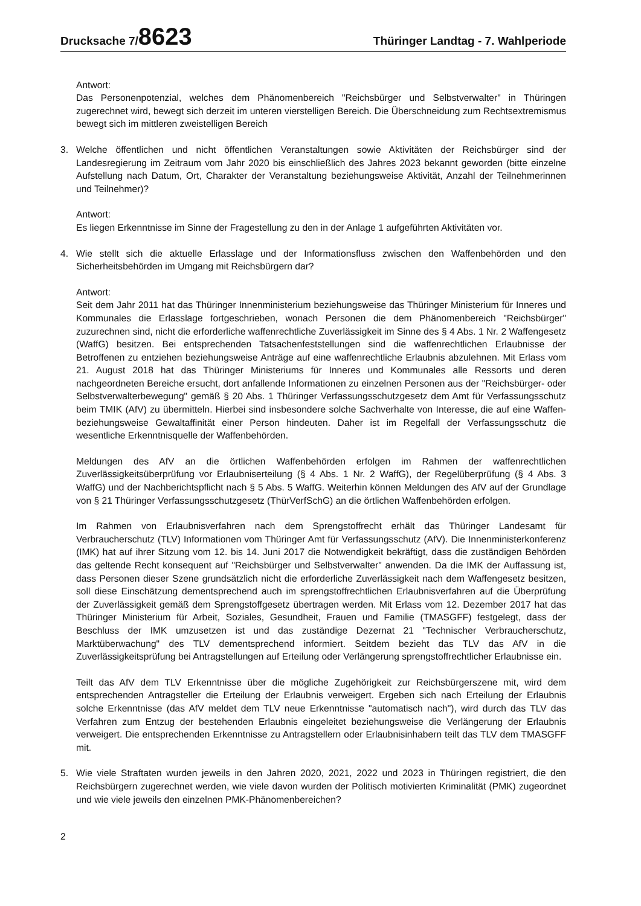Drucksache 7/8623
Thüringer Landtag - 7. Wahlperiode
Antwort:
Das Personenpotenzial, welches dem Phänomenbereich "Reichsbürger und Selbstverwalter" in Thüringen zugerechnet wird, bewegt sich derzeit im unteren vierstelligen Bereich. Die Überschneidung zum Rechtsextremismus bewegt sich im mittleren zweistelligen Bereich
3. Welche öffentlichen und nicht öffentlichen Veranstaltungen sowie Aktivitäten der Reichsbürger sind der Landesregierung im Zeitraum vom Jahr 2020 bis einschließlich des Jahres 2023 bekannt geworden (bitte einzelne Aufstellung nach Datum, Ort, Charakter der Veranstaltung beziehungsweise Aktivität, Anzahl der Teilnehmerinnen und Teilnehmer)?
Antwort:
Es liegen Erkenntnisse im Sinne der Fragestellung zu den in der Anlage 1 aufgeführten Aktivitäten vor.
4. Wie stellt sich die aktuelle Erlasslage und der Informationsfluss zwischen den Waffenbehörden und den Sicherheitsbehörden im Umgang mit Reichsbürgern dar?
Antwort:
Seit dem Jahr 2011 hat das Thüringer Innenministerium beziehungsweise das Thüringer Ministerium für Inneres und Kommunales die Erlasslage fortgeschrieben, wonach Personen die dem Phänomenbereich "Reichsbürger" zuzurechnen sind, nicht die erforderliche waffenrechtliche Zuverlässigkeit im Sinne des § 4 Abs. 1 Nr. 2 Waffengesetz (WaffG) besitzen. Bei entsprechenden Tatsachenfeststellungen sind die waffenrechtlichen Erlaubnisse der Betroffenen zu entziehen beziehungsweise Anträge auf eine waffenrechtliche Erlaubnis abzulehnen. Mit Erlass vom 21. August 2018 hat das Thüringer Ministeriums für Inneres und Kommunales alle Ressorts und deren nachgeordneten Bereiche ersucht, dort anfallende Informationen zu einzelnen Personen aus der "Reichsbürger- oder Selbstverwalterbewegung" gemäß § 20 Abs. 1 Thüringer Verfassungsschutzgesetz dem Amt für Verfassungsschutz beim TMIK (AfV) zu übermitteln. Hierbei sind insbesondere solche Sachverhalte von Interesse, die auf eine Waffen- beziehungsweise Gewaltaffinität einer Person hindeuten. Daher ist im Regelfall der Verfassungsschutz die wesentliche Erkenntnisquelle der Waffenbehörden.
Meldungen des AfV an die örtlichen Waffenbehörden erfolgen im Rahmen der waffenrechtlichen Zuverlässigkeitsüberprüfung vor Erlaubniserteilung (§ 4 Abs. 1 Nr. 2 WaffG), der Regelüberprüfung (§ 4 Abs. 3 WaffG) und der Nachberichtspflicht nach § 5 Abs. 5 WaffG. Weiterhin können Meldungen des AfV auf der Grundlage von § 21 Thüringer Verfassungsschutzgesetz (ThürVerfSchG) an die örtlichen Waffenbehörden erfolgen.
Im Rahmen von Erlaubnisverfahren nach dem Sprengstoffrecht erhält das Thüringer Landesamt für Verbraucherschutz (TLV) Informationen vom Thüringer Amt für Verfassungsschutz (AfV). Die Innenministerkonferenz (IMK) hat auf ihrer Sitzung vom 12. bis 14. Juni 2017 die Notwendigkeit bekräftigt, dass die zuständigen Behörden das geltende Recht konsequent auf "Reichsbürger und Selbstverwalter" anwenden. Da die IMK der Auffassung ist, dass Personen dieser Szene grundsätzlich nicht die erforderliche Zuverlässigkeit nach dem Waffengesetz besitzen, soll diese Einschätzung dementsprechend auch im sprengstoffrechtlichen Erlaubnisverfahren auf die Überprüfung der Zuverlässigkeit gemäß dem Sprengstoffgesetz übertragen werden. Mit Erlass vom 12. Dezember 2017 hat das Thüringer Ministerium für Arbeit, Soziales, Gesundheit, Frauen und Familie (TMASGFF) festgelegt, dass der Beschluss der IMK umzusetzen ist und das zuständige Dezernat 21 "Technischer Verbraucherschutz, Marktüberwachung" des TLV dementsprechend informiert. Seitdem bezieht das TLV das AfV in die Zuverlässigkeitsprüfung bei Antragstellungen auf Erteilung oder Verlängerung sprengstoffrechtlicher Erlaubnisse ein.
Teilt das AfV dem TLV Erkenntnisse über die mögliche Zugehörigkeit zur Reichsbürgerszene mit, wird dem entsprechenden Antragsteller die Erteilung der Erlaubnis verweigert. Ergeben sich nach Erteilung der Erlaubnis solche Erkenntnisse (das AfV meldet dem TLV neue Erkenntnisse "automatisch nach"), wird durch das TLV das Verfahren zum Entzug der bestehenden Erlaubnis eingeleitet beziehungsweise die Verlängerung der Erlaubnis verweigert. Die entsprechenden Erkenntnisse zu Antragstellern oder Erlaubnisinhabern teilt das TLV dem TMASGFF mit.
5. Wie viele Straftaten wurden jeweils in den Jahren 2020, 2021, 2022 und 2023 in Thüringen registriert, die den Reichsbürgern zugerechnet werden, wie viele davon wurden der Politisch motivierten Kriminalität (PMK) zugeordnet und wie viele jeweils den einzelnen PMK-Phänomenbereichen?
2